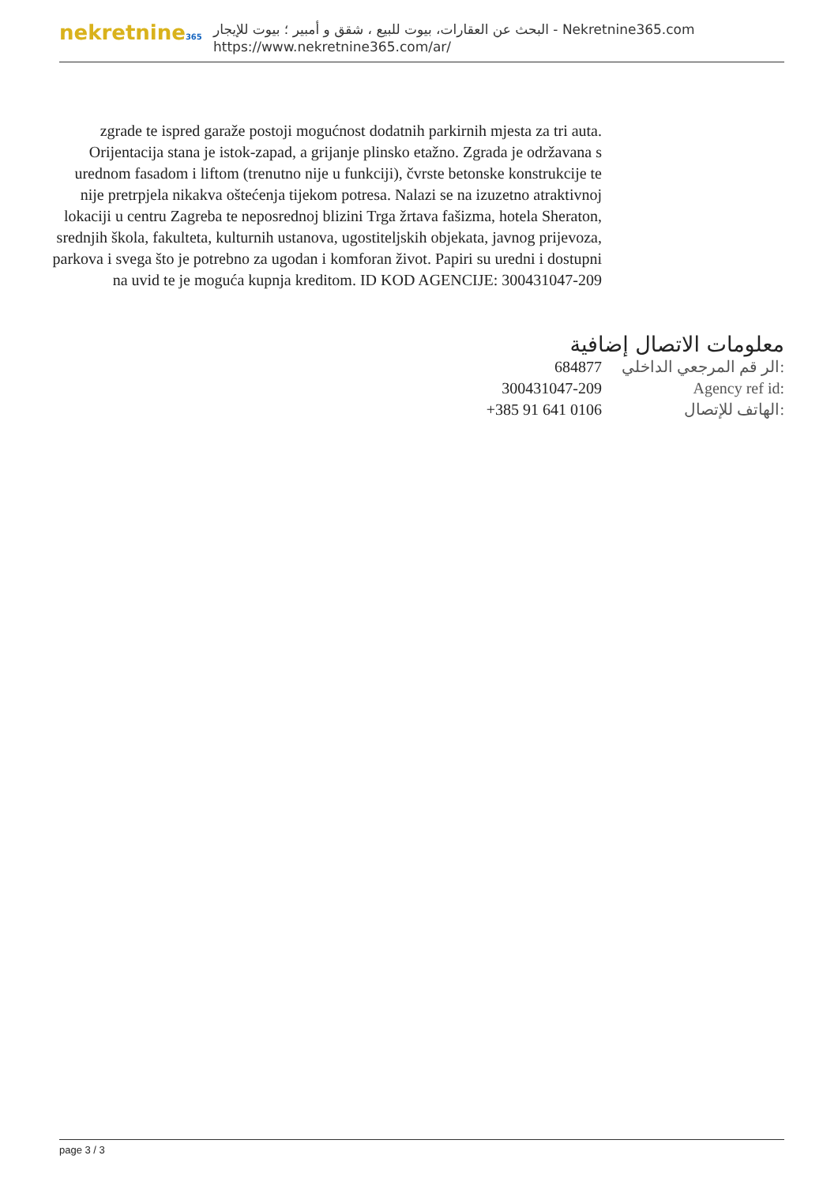nekretnine365
البحث عن العقارات، بيوت للبيع ، شقق و أمبير ؛ بيوت للإيجار - Nekretnine365.com
https://www.nekretnine365.com/ar/
zgrade te ispred garaže postoji mogućnost dodatnih parkirnih mjesta za tri auta. Orijentacija stana je istok-zapad, a grijanje plinsko etažno. Zgrada je održavana s urednom fasadom i liftom (trenutno nije u funkciji), čvrste betonske konstrukcije te nije pretrpjela nikakva oštećenja tijekom potresa. Nalazi se na izuzetno atraktivnoj lokaciji u centru Zagreba te neposrednoj blizini Trga žrtava fašizma, hotela Sheraton, srednjih škola, fakulteta, kulturnih ustanova, ugostiteljskih objekata, javnog prijevoza, parkova i svega što je potrebno za ugodan i komforan život. Papiri su uredni i dostupni na uvid te je moguća kupnja kreditom. ID KOD AGENCIJE: 300431047-209
معلومات الاتصال إضافية
| 684877 | الر قم المرجعي الداخلي: |
| 300431047-209 | Agency ref id: |
| +385 91 641 0106 | الهاتف للإتصال: |
page 3 / 3